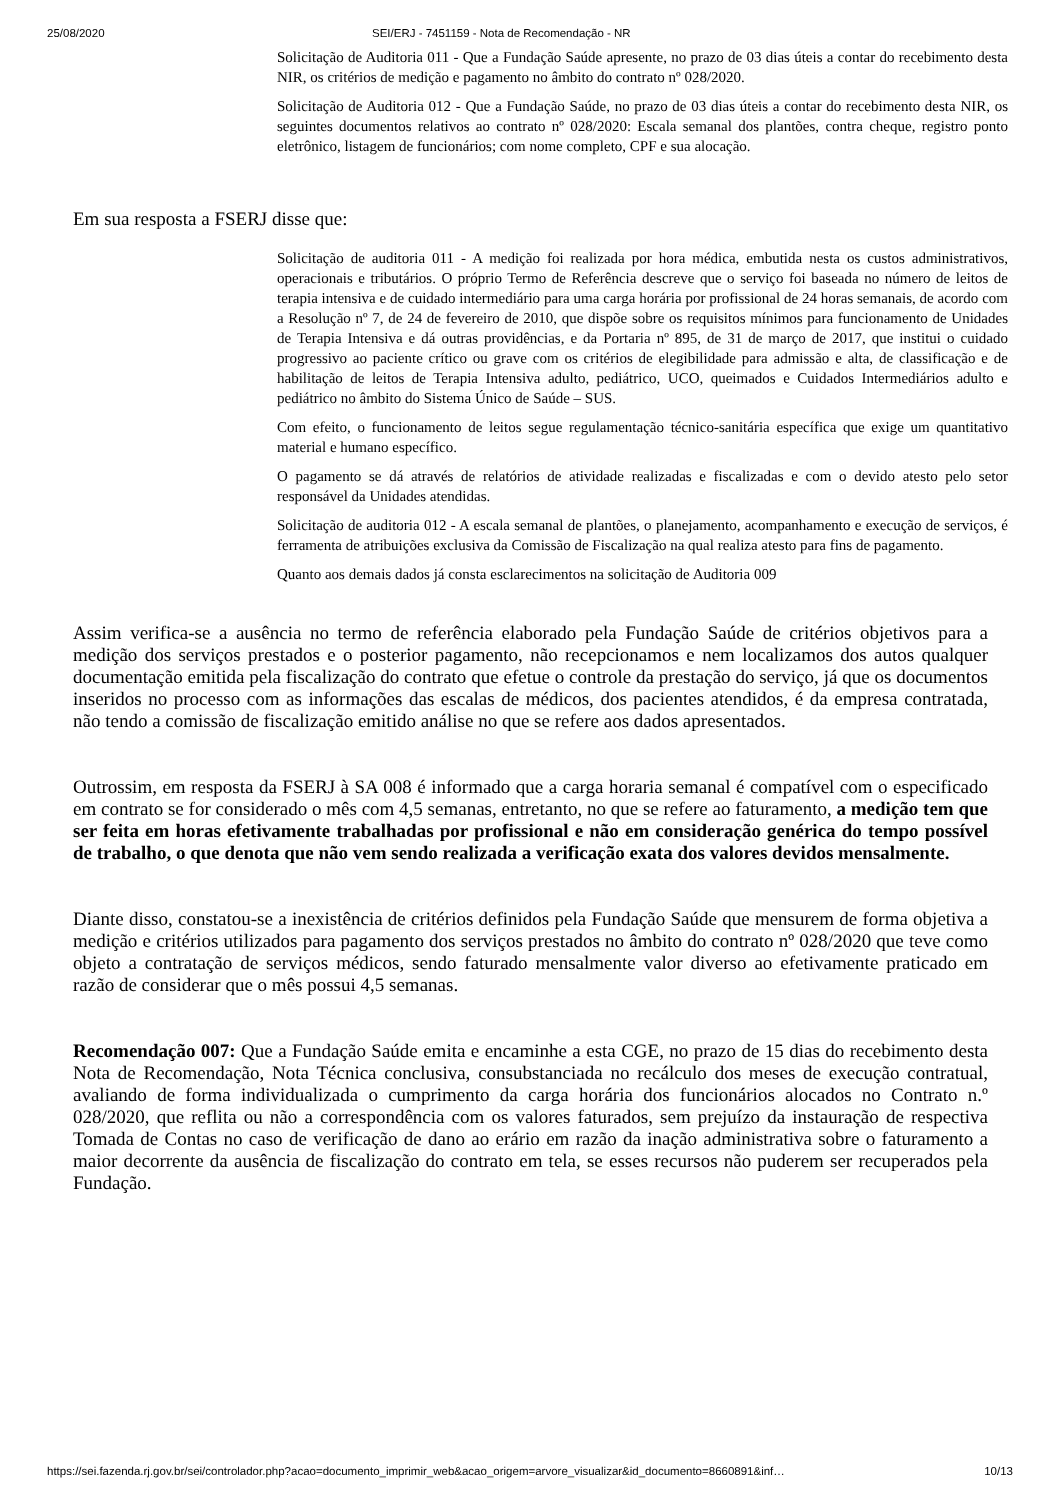25/08/2020 SEI/ERJ - 7451159 - Nota de Recomendação - NR
Solicitação de Auditoria 011 - Que a Fundação Saúde apresente, no prazo de 03 dias úteis a contar do recebimento desta NIR, os critérios de medição e pagamento no âmbito do contrato nº 028/2020.
Solicitação de Auditoria 012 - Que a Fundação Saúde, no prazo de 03 dias úteis a contar do recebimento desta NIR, os seguintes documentos relativos ao contrato nº 028/2020: Escala semanal dos plantões, contra cheque, registro ponto eletrônico, listagem de funcionários; com nome completo, CPF e sua alocação.
Em sua resposta a FSERJ disse que:
Solicitação de auditoria 011 - A medição foi realizada por hora médica, embutida nesta os custos administrativos, operacionais e tributários. O próprio Termo de Referência descreve que o serviço foi baseada no número de leitos de terapia intensiva e de cuidado intermediário para uma carga horária por profissional de 24 horas semanais, de acordo com a Resolução nº 7, de 24 de fevereiro de 2010, que dispõe sobre os requisitos mínimos para funcionamento de Unidades de Terapia Intensiva e dá outras providências, e da Portaria nº 895, de 31 de março de 2017, que institui o cuidado progressivo ao paciente crítico ou grave com os critérios de elegibilidade para admissão e alta, de classificação e de habilitação de leitos de Terapia Intensiva adulto, pediátrico, UCO, queimados e Cuidados Intermediários adulto e pediátrico no âmbito do Sistema Único de Saúde – SUS.
Com efeito, o funcionamento de leitos segue regulamentação técnico-sanitária específica que exige um quantitativo material e humano específico.
O pagamento se dá através de relatórios de atividade realizadas e fiscalizadas e com o devido atesto pelo setor responsável da Unidades atendidas.
Solicitação de auditoria 012 - A escala semanal de plantões, o planejamento, acompanhamento e execução de serviços, é ferramenta de atribuições exclusiva da Comissão de Fiscalização na qual realiza atesto para fins de pagamento.
Quanto aos demais dados já consta esclarecimentos na solicitação de Auditoria 009
Assim verifica-se a ausência no termo de referência elaborado pela Fundação Saúde de critérios objetivos para a medição dos serviços prestados e o posterior pagamento, não recepcionamos e nem localizamos dos autos qualquer documentação emitida pela fiscalização do contrato que efetue o controle da prestação do serviço, já que os documentos inseridos no processo com as informações das escalas de médicos, dos pacientes atendidos, é da empresa contratada, não tendo a comissão de fiscalização emitido análise no que se refere aos dados apresentados.
Outrossim, em resposta da FSERJ à SA 008 é informado que a carga horaria semanal é compatível com o especificado em contrato se for considerado o mês com 4,5 semanas, entretanto, no que se refere ao faturamento, a medição tem que ser feita em horas efetivamente trabalhadas por profissional e não em consideração genérica do tempo possível de trabalho, o que denota que não vem sendo realizada a verificação exata dos valores devidos mensalmente.
Diante disso, constatou-se a inexistência de critérios definidos pela Fundação Saúde que mensurem de forma objetiva a medição e critérios utilizados para pagamento dos serviços prestados no âmbito do contrato nº 028/2020 que teve como objeto a contratação de serviços médicos, sendo faturado mensalmente valor diverso ao efetivamente praticado em razão de considerar que o mês possui 4,5 semanas.
Recomendação 007: Que a Fundação Saúde emita e encaminhe a esta CGE, no prazo de 15 dias do recebimento desta Nota de Recomendação, Nota Técnica conclusiva, consubstanciada no recálculo dos meses de execução contratual, avaliando de forma individualizada o cumprimento da carga horária dos funcionários alocados no Contrato n.º 028/2020, que reflita ou não a correspondência com os valores faturados, sem prejuízo da instauração de respectiva Tomada de Contas no caso de verificação de dano ao erário em razão da inação administrativa sobre o faturamento a maior decorrente da ausência de fiscalização do contrato em tela, se esses recursos não puderem ser recuperados pela Fundação.
https://sei.fazenda.rj.gov.br/sei/controlador.php?acao=documento_imprimir_web&acao_origem=arvore_visualizar&id_documento=8660891&inf… 10/13